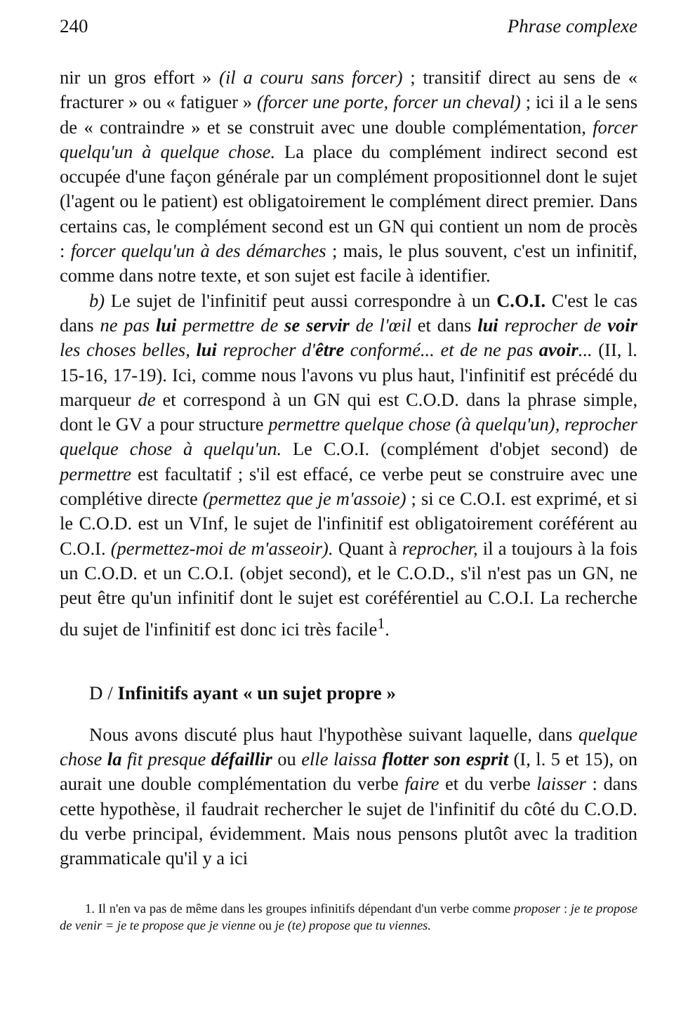240 Phrase complexe
nir un gros effort » (il a couru sans forcer) ; transitif direct au sens de « fracturer » ou « fatiguer » (forcer une porte, forcer un cheval) ; ici il a le sens de « contraindre » et se construit avec une double complémentation, forcer quelqu'un à quelque chose. La place du complément indirect second est occupée d'une façon générale par un complément propositionnel dont le sujet (l'agent ou le patient) est obligatoirement le complément direct premier. Dans certains cas, le complément second est un GN qui contient un nom de procès : forcer quelqu'un à des démarches ; mais, le plus souvent, c'est un infinitif, comme dans notre texte, et son sujet est facile à identifier.
b) Le sujet de l'infinitif peut aussi correspondre à un C.O.I. C'est le cas dans ne pas lui permettre de se servir de l'œil et dans lui reprocher de voir les choses belles, lui reprocher d'être conformé... et de ne pas avoir... (II, l. 15-16, 17-19). Ici, comme nous l'avons vu plus haut, l'infinitif est précédé du marqueur de et correspond à un GN qui est C.O.D. dans la phrase simple, dont le GV a pour structure permettre quelque chose (à quelqu'un), reprocher quelque chose à quelqu'un. Le C.O.I. (complément d'objet second) de permettre est facultatif ; s'il est effacé, ce verbe peut se construire avec une complétive directe (permettez que je m'assoie) ; si ce C.O.I. est exprimé, et si le C.O.D. est un VInf, le sujet de l'infinitif est obligatoirement coréférent au C.O.I. (permettez-moi de m'asseoir). Quant à reprocher, il a toujours à la fois un C.O.D. et un C.O.I. (objet second), et le C.O.D., s'il n'est pas un GN, ne peut être qu'un infinitif dont le sujet est coréférentiel au C.O.I. La recherche du sujet de l'infinitif est donc ici très facile<sup>1</sup>.
D / Infinitifs ayant « un sujet propre »
Nous avons discuté plus haut l'hypothèse suivant laquelle, dans quelque chose la fit presque défaillir ou elle laissa flotter son esprit (I, l. 5 et 15), on aurait une double complémentation du verbe faire et du verbe laisser : dans cette hypothèse, il faudrait rechercher le sujet de l'infinitif du côté du C.O.D. du verbe principal, évidemment. Mais nous pensons plutôt avec la tradition grammaticale qu'il y a ici
1. Il n'en va pas de même dans les groupes infinitifs dépendant d'un verbe comme proposer : je te propose de venir = je te propose que je vienne ou je (te) propose que tu viennes.